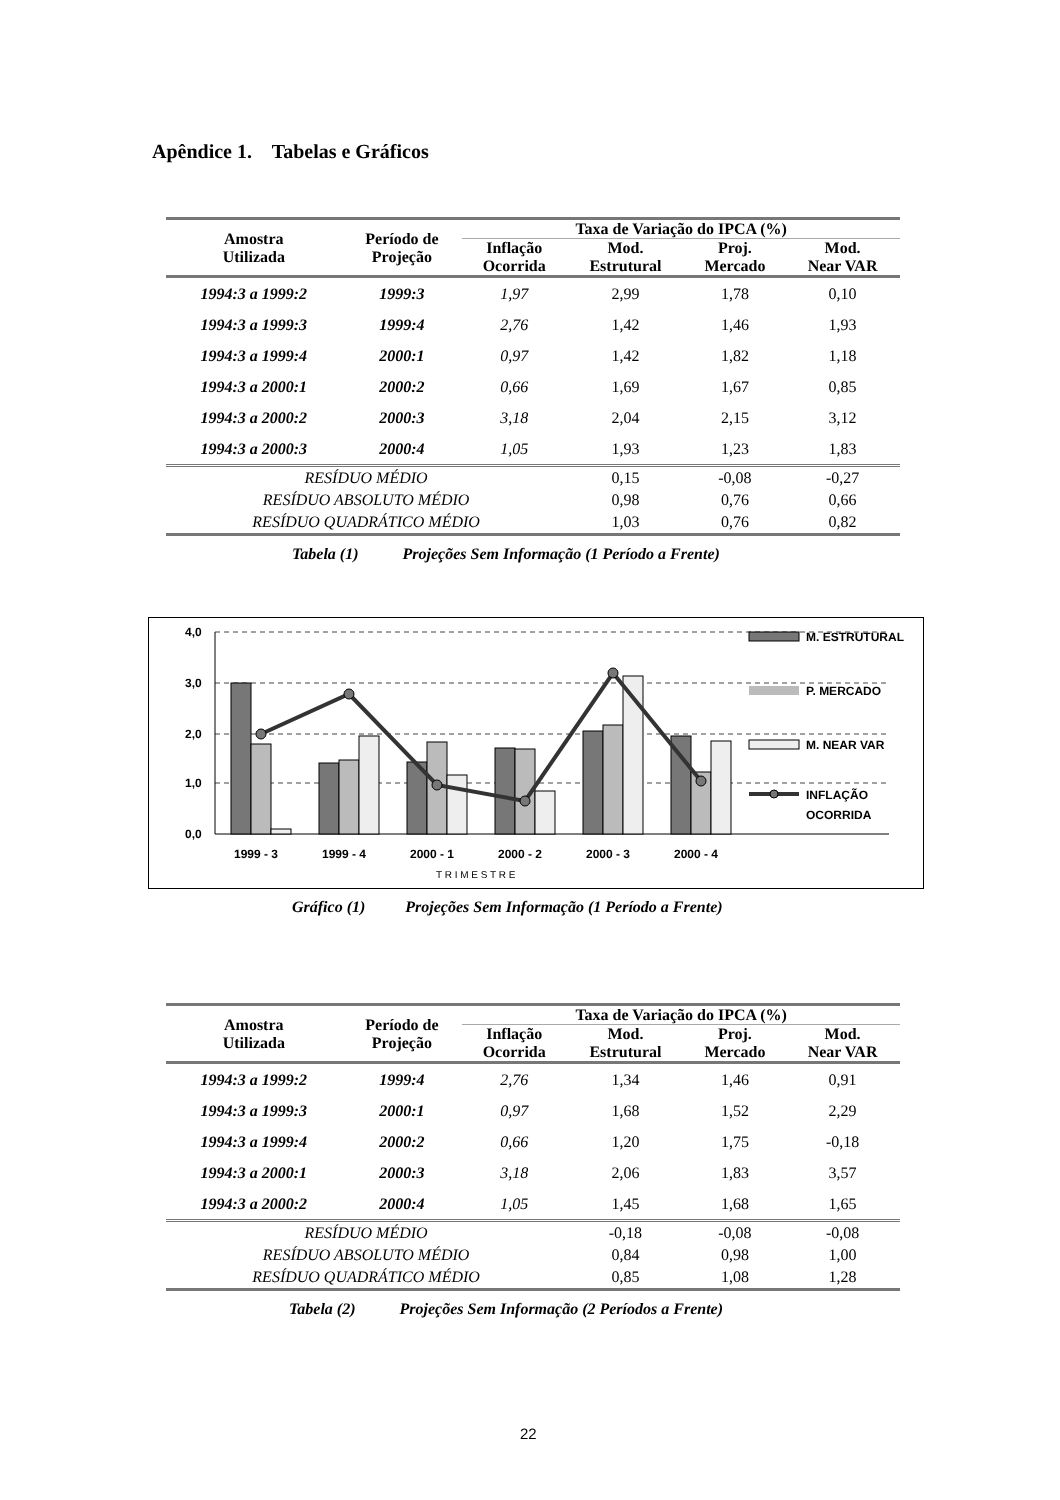Apêndice 1. Tabelas e Gráficos
| Amostra Utilizada | Período de Projeção | Taxa de Variação do IPCA (%) | | | |
| --- | --- | --- | --- | --- | --- |
| | | Inflação Ocorrida | Mod. Estrutural | Proj. Mercado | Mod. Near VAR |
| 1994:3 a 1999:2 | 1999:3 | 1,97 | 2,99 | 1,78 | 0,10 |
| 1994:3 a 1999:3 | 1999:4 | 2,76 | 1,42 | 1,46 | 1,93 |
| 1994:3 a 1999:4 | 2000:1 | 0,97 | 1,42 | 1,82 | 1,18 |
| 1994:3 a 2000:1 | 2000:2 | 0,66 | 1,69 | 1,67 | 0,85 |
| 1994:3 a 2000:2 | 2000:3 | 3,18 | 2,04 | 2,15 | 3,12 |
| 1994:3 a 2000:3 | 2000:4 | 1,05 | 1,93 | 1,23 | 1,83 |
| RESÍDUO MÉDIO | | | 0,15 | -0,08 | -0,27 |
| RESÍDUO ABSOLUTO MÉDIO | | | 0,98 | 0,76 | 0,66 |
| RESÍDUO QUADRÁTICO MÉDIO | | | 1,03 | 0,76 | 0,82 |
Tabela (1) Projeções Sem Informação (1 Período a Frente)
4,0
3,0
2,0
1,0
0,0
1999 - 3
1999 - 4
2000 - 1
2000 - 2
2000 - 3
2000 - 4
T R I M E S T R E
M. ESTRUTURAL
P. MERCADO
M. NEAR VAR
INFLAÇÃO
OCORRIDA
Gráfico (1) Projeções Sem Informação (1 Período a Frente)
| Amostra Utilizada | Período de Projeção | Taxa de Variação do IPCA (%) | | | |
| --- | --- | --- | --- | --- | --- |
| | | Inflação Ocorrida | Mod. Estrutural | Proj. Mercado | Mod. Near VAR |
| 1994:3 a 1999:2 | 1999:4 | 2,76 | 1,34 | 1,46 | 0,91 |
| 1994:3 a 1999:3 | 2000:1 | 0,97 | 1,68 | 1,52 | 2,29 |
| 1994:3 a 1999:4 | 2000:2 | 0,66 | 1,20 | 1,75 | -0,18 |
| 1994:3 a 2000:1 | 2000:3 | 3,18 | 2,06 | 1,83 | 3,57 |
| 1994:3 a 2000:2 | 2000:4 | 1,05 | 1,45 | 1,68 | 1,65 |
| RESÍDUO MÉDIO | | | -0,18 | -0,08 | -0,08 |
| RESÍDUO ABSOLUTO MÉDIO | | | 0,84 | 0,98 | 1,00 |
| RESÍDUO QUADRÁTICO MÉDIO | | | 0,85 | 1,08 | 1,28 |
Tabela (2) Projeções Sem Informação (2 Períodos a Frente)
22